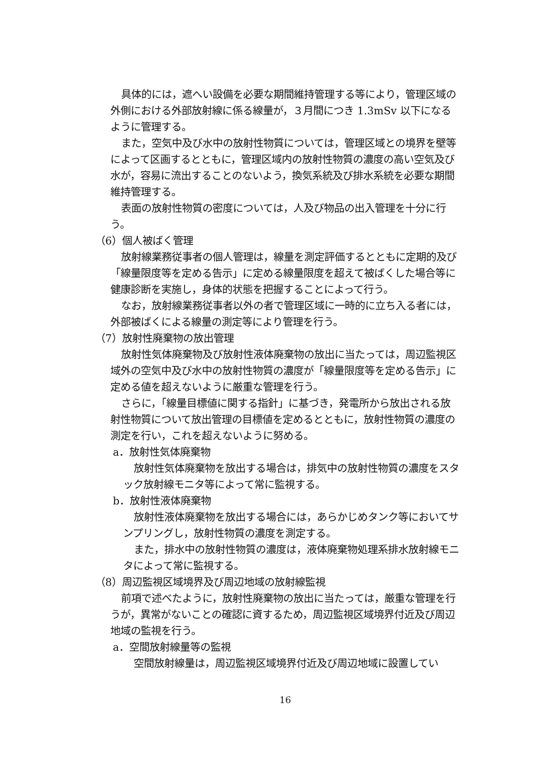具体的には，遮へい設備を必要な期間維持管理する等により，管理区域の外側における外部放射線に係る線量が，３月間につき 1.3mSv 以下になるように管理する。
また，空気中及び水中の放射性物質については，管理区域との境界を壁等によって区画するとともに，管理区域内の放射性物質の濃度の高い空気及び水が，容易に流出することのないよう，換気系統及び排水系統を必要な期間維持管理する。
表面の放射性物質の密度については，人及び物品の出入管理を十分に行う。
（6）個人被ばく管理
放射線業務従事者の個人管理は，線量を測定評価するとともに定期的及び「線量限度等を定める告示」に定める線量限度を超えて被ばくした場合等に健康診断を実施し，身体的状態を把握することによって行う。
なお，放射線業務従事者以外の者で管理区域に一時的に立ち入る者には，外部被ばくによる線量の測定等により管理を行う。
（7）放射性廃棄物の放出管理
放射性気体廃棄物及び放射性液体廃棄物の放出に当たっては，周辺監視区域外の空気中及び水中の放射性物質の濃度が「線量限度等を定める告示」に定める値を超えないように厳重な管理を行う。
さらに，「線量目標値に関する指針」に基づき，発電所から放出される放射性物質について放出管理の目標値を定めるとともに，放射性物質の濃度の測定を行い，これを超えないように努める。
a．放射性気体廃棄物
放射性気体廃棄物を放出する場合は，排気中の放射性物質の濃度をスタック放射線モニタ等によって常に監視する。
b．放射性液体廃棄物
放射性液体廃棄物を放出する場合には，あらかじめタンク等においてサンプリングし，放射性物質の濃度を測定する。
また，排水中の放射性物質の濃度は，液体廃棄物処理系排水放射線モニタによって常に監視する。
（8）周辺監視区域境界及び周辺地域の放射線監視
前項で述べたように，放射性廃棄物の放出に当たっては，厳重な管理を行うが，異常がないことの確認に資するため，周辺監視区域境界付近及び周辺地域の監視を行う。
a．空間放射線量等の監視
空間放射線量は，周辺監視区域境界付近及び周辺地域に設置してい
16